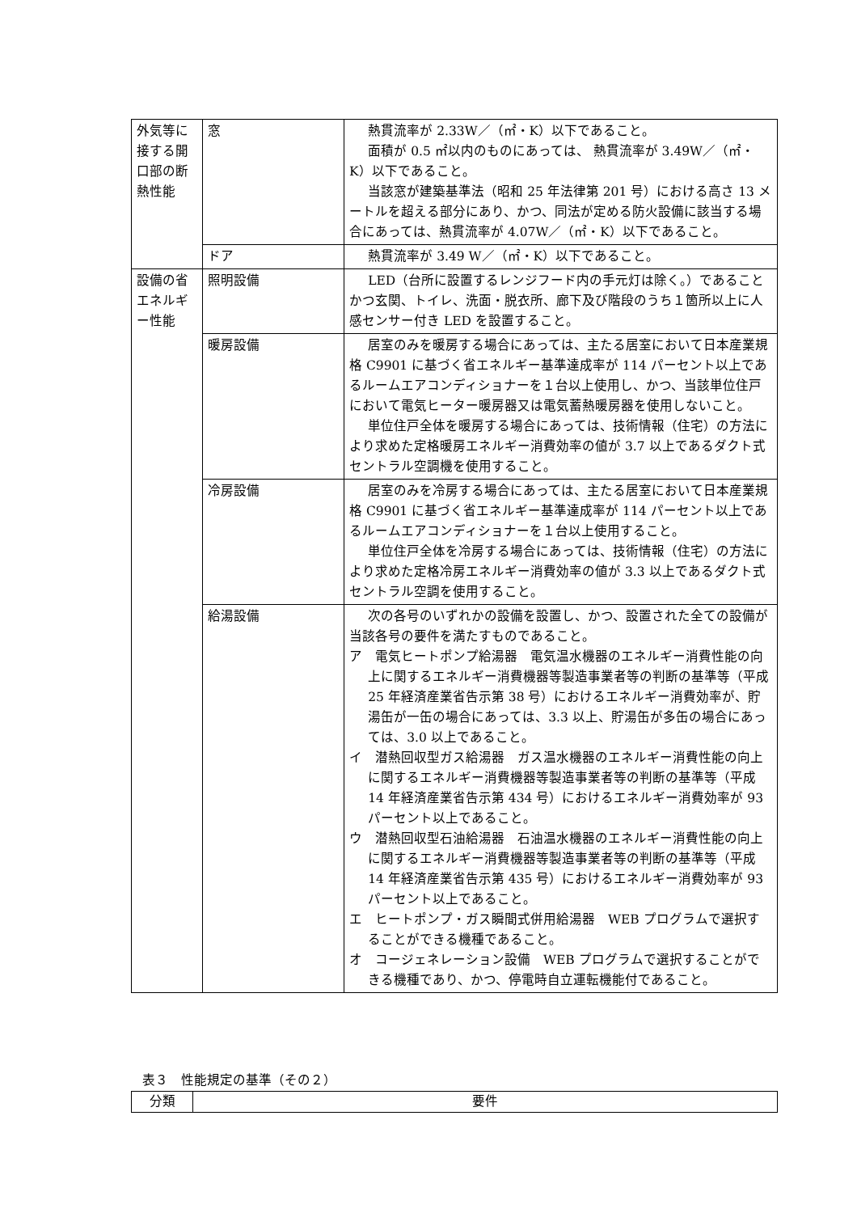| 外気等に接する開口部の断熱性能 | 窓 | 熱貫流率が 2.33W／（㎡・K）以下であること。 面積が 0.5 ㎡以内のものにあっては、 熱貫流率が 3.49W／（㎡・K）以下であること。 当該窓が建築基準法（昭和 25 年法律第 201 号）における高さ 13 メートルを超える部分にあり、かつ、同法が定める防火設備に該当する場合にあっては、熱貫流率が 4.07W／（㎡・K）以下であること。 |
| | ドア | 熱貫流率が 3.49 W／（㎡・K）以下であること。 |
| 設備の省エネルギー性能 | 照明設備 | LED（台所に設置するレンジフード内の手元灯は除く。）であることかつ玄関、トイレ、洗面・脱衣所、廊下及び階段のうち１箇所以上に人感センサー付き LED を設置すること。 |
| | 暖房設備 | 居室のみを暖房する場合にあっては、主たる居室において日本産業規格 C9901 に基づく省エネルギー基準達成率が 114 パーセント以上であるルームエアコンディショナーを１台以上使用し、かつ、当該単位住戸において電気ヒーター暖房器又は電気蓄熱暖房器を使用しないこと。 単位住戸全体を暖房する場合にあっては、技術情報（住宅）の方法により求めた定格暖房エネルギー消費効率の値が 3.7 以上であるダクト式セントラル空調機を使用すること。 |
| | 冷房設備 | 居室のみを冷房する場合にあっては、主たる居室において日本産業規格 C9901 に基づく省エネルギー基準達成率が 114 パーセント以上であるルームエアコンディショナーを１台以上使用すること。 単位住戸全体を冷房する場合にあっては、技術情報（住宅）の方法により求めた定格冷房エネルギー消費効率の値が 3.3 以上であるダクト式セントラル空調を使用すること。 |
| | 給湯設備 | 次の各号のいずれかの設備を設置し、かつ、設置された全ての設備が当該各号の要件を満たすものであること。 ア 電気ヒートポンプ給湯器 電気温水機器のエネルギー消費性能の向上に関するエネルギー消費機器等製造事業者等の判断の基準等（平成 25 年経済産業省告示第 38 号）におけるエネルギー消費効率が、貯湯缶が一缶の場合にあっては、3.3 以上、貯湯缶が多缶の場合にあっては、3.0 以上であること。 イ 潜熱回収型ガス給湯器 ガス温水機器のエネルギー消費性能の向上に関するエネルギー消費機器等製造事業者等の判断の基準等（平成 14 年経済産業省告示第 434 号）におけるエネルギー消費効率が 93 パーセント以上であること。 ウ 潜熱回収型石油給湯器 石油温水機器のエネルギー消費性能の向上に関するエネルギー消費機器等製造事業者等の判断の基準等（平成 14 年経済産業省告示第 435 号）におけるエネルギー消費効率が 93 パーセント以上であること。 エ ヒートポンプ・ガス瞬間式併用給湯器 WEB プログラムで選択することができる機種であること。 オ コージェネレーション設備 WEB プログラムで選択することができる機種であり、かつ、停電時自立運転機能付であること。 |
表３　性能規定の基準（その２）
| 分類 | 要件 |
| --- | --- |